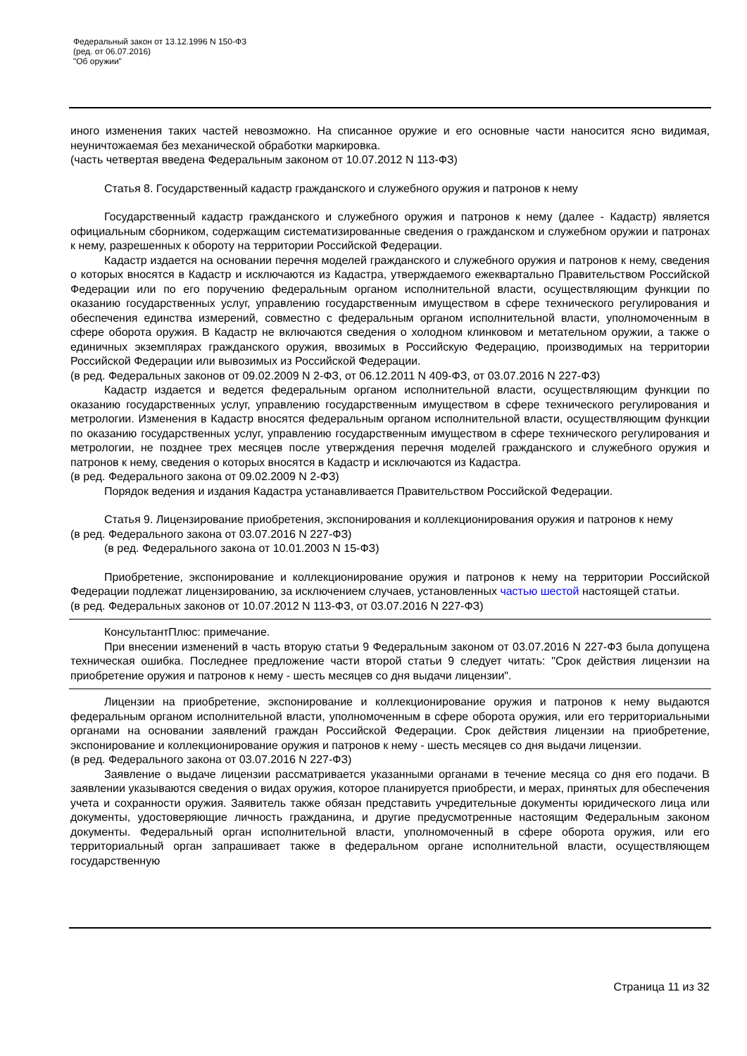Федеральный закон от 13.12.1996 N 150-ФЗ
(ред. от 06.07.2016)
"Об оружии"
иного изменения таких частей невозможно. На списанное оружие и его основные части наносится ясно видимая, неуничтожаемая без механической обработки маркировка.
(часть четвертая введена Федеральным законом от 10.07.2012 N 113-ФЗ)
Статья 8. Государственный кадастр гражданского и служебного оружия и патронов к нему
Государственный кадастр гражданского и служебного оружия и патронов к нему (далее - Кадастр) является официальным сборником, содержащим систематизированные сведения о гражданском и служебном оружии и патронах к нему, разрешенных к обороту на территории Российской Федерации.
Кадастр издается на основании перечня моделей гражданского и служебного оружия и патронов к нему, сведения о которых вносятся в Кадастр и исключаются из Кадастра, утверждаемого ежеквартально Правительством Российской Федерации или по его поручению федеральным органом исполнительной власти, осуществляющим функции по оказанию государственных услуг, управлению государственным имуществом в сфере технического регулирования и обеспечения единства измерений, совместно с федеральным органом исполнительной власти, уполномоченным в сфере оборота оружия. В Кадастр не включаются сведения о холодном клинковом и метательном оружии, а также о единичных экземплярах гражданского оружия, ввозимых в Российскую Федерацию, производимых на территории Российской Федерации или вывозимых из Российской Федерации.
(в ред. Федеральных законов от 09.02.2009 N 2-ФЗ, от 06.12.2011 N 409-ФЗ, от 03.07.2016 N 227-ФЗ)
Кадастр издается и ведется федеральным органом исполнительной власти, осуществляющим функции по оказанию государственных услуг, управлению государственным имуществом в сфере технического регулирования и метрологии. Изменения в Кадастр вносятся федеральным органом исполнительной власти, осуществляющим функции по оказанию государственных услуг, управлению государственным имуществом в сфере технического регулирования и метрологии, не позднее трех месяцев после утверждения перечня моделей гражданского и служебного оружия и патронов к нему, сведения о которых вносятся в Кадастр и исключаются из Кадастра.
(в ред. Федерального закона от 09.02.2009 N 2-ФЗ)
Порядок ведения и издания Кадастра устанавливается Правительством Российской Федерации.
Статья 9. Лицензирование приобретения, экспонирования и коллекционирования оружия и патронов к нему
(в ред. Федерального закона от 03.07.2016 N 227-ФЗ)
(в ред. Федерального закона от 10.01.2003 N 15-ФЗ)
Приобретение, экспонирование и коллекционирование оружия и патронов к нему на территории Российской Федерации подлежат лицензированию, за исключением случаев, установленных частью шестой настоящей статьи.
(в ред. Федеральных законов от 10.07.2012 N 113-ФЗ, от 03.07.2016 N 227-ФЗ)
КонсультантПлюс: примечание.
При внесении изменений в часть вторую статьи 9 Федеральным законом от 03.07.2016 N 227-ФЗ была допущена техническая ошибка. Последнее предложение части второй статьи 9 следует читать: "Срок действия лицензии на приобретение оружия и патронов к нему - шесть месяцев со дня выдачи лицензии".
Лицензии на приобретение, экспонирование и коллекционирование оружия и патронов к нему выдаются федеральным органом исполнительной власти, уполномоченным в сфере оборота оружия, или его территориальными органами на основании заявлений граждан Российской Федерации. Срок действия лицензии на приобретение, экспонирование и коллекционирование оружия и патронов к нему - шесть месяцев со дня выдачи лицензии.
(в ред. Федерального закона от 03.07.2016 N 227-ФЗ)
Заявление о выдаче лицензии рассматривается указанными органами в течение месяца со дня его подачи. В заявлении указываются сведения о видах оружия, которое планируется приобрести, и мерах, принятых для обеспечения учета и сохранности оружия. Заявитель также обязан представить учредительные документы юридического лица или документы, удостоверяющие личность гражданина, и другие предусмотренные настоящим Федеральным законом документы. Федеральный орган исполнительной власти, уполномоченный в сфере оборота оружия, или его территориальный орган запрашивает также в федеральном органе исполнительной власти, осуществляющем государственную
Страница 11 из 32